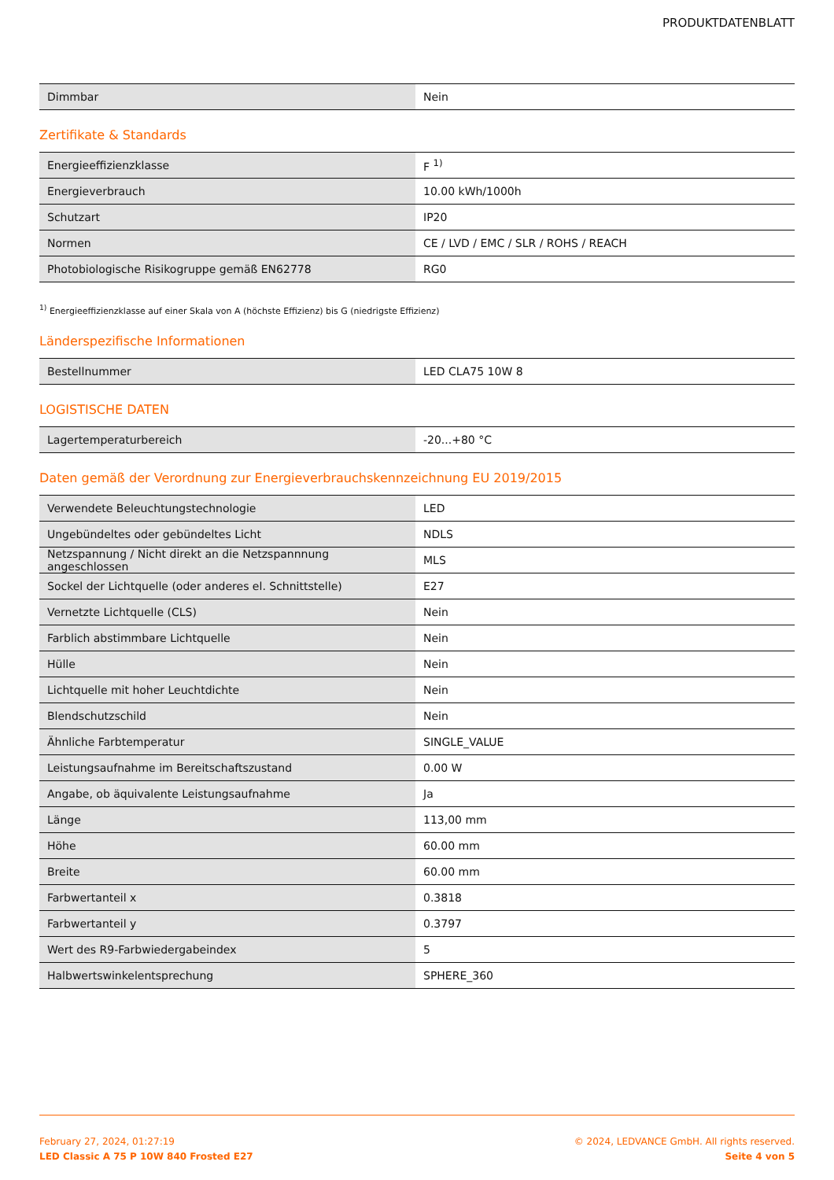PRODUKTDATENBLATT
| Dimmbar | Nein |
Zertifikate & Standards
| Energieeffizienzklasse | F <sup>1)</sup> |
| Energieverbrauch | 10.00 kWh/1000h |
| Schutzart | IP20 |
| Normen | CE / LVD / EMC / SLR / ROHS / REACH |
| Photobiologische Risikogruppe gemäß EN62778 | RG0 |
<sup>1)</sup> Energieeffizienzklasse auf einer Skala von A (höchste Effizienz) bis G (niedrigste Effizienz)
Länderspezifische Informationen
| Bestellnummer | LED CLA75 10W 8 |
LOGISTISCHE DATEN
| Lagertemperaturbereich | -20...+80 °C |
Daten gemäß der Verordnung zur Energieverbrauchskennzeichnung EU 2019/2015
| Verwendete Beleuchtungstechnologie | LED |
| Ungebündeltes oder gebündeltes Licht | NDLS |
| Netzspannung / Nicht direkt an die Netzspannnung angeschlossen | MLS |
| Sockel der Lichtquelle (oder anderes el. Schnittstelle) | E27 |
| Vernetzte Lichtquelle (CLS) | Nein |
| Farblich abstimmbare Lichtquelle | Nein |
| Hülle | Nein |
| Lichtquelle mit hoher Leuchtdichte | Nein |
| Blendschutzschild | Nein |
| Ähnliche Farbtemperatur | SINGLE_VALUE |
| Leistungsaufnahme im Bereitschaftszustand | 0.00 W |
| Angabe, ob äquivalente Leistungsaufnahme | Ja |
| Länge | 113,00 mm |
| Höhe | 60.00 mm |
| Breite | 60.00 mm |
| Farbwertanteil x | 0.3818 |
| Farbwertanteil y | 0.3797 |
| Wert des R9-Farbwiedergabeindex | 5 |
| Halbwertswinkelentsprechung | SPHERE_360 |
February 27, 2024, 01:27:19
LED Classic A 75 P 10W 840 Frosted E27
© 2024, LEDVANCE GmbH. All rights reserved.
Seite 4 von 5